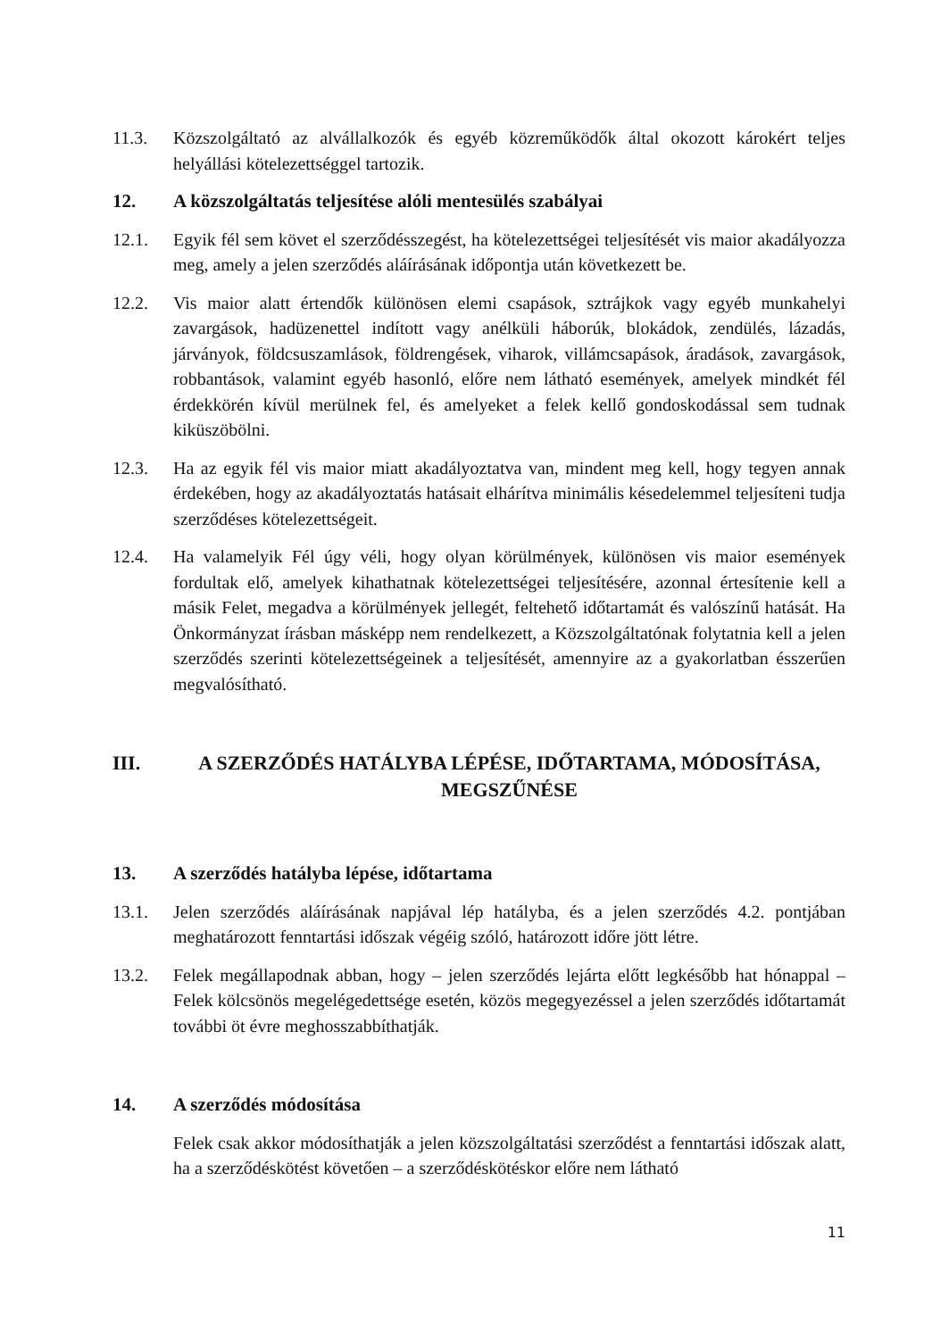11.3. Közszolgáltató az alvállalkozók és egyéb közreműködők által okozott károkért teljes helyállási kötelezettséggel tartozik.
12. A közszolgáltatás teljesítése alóli mentesülés szabályai
12.1. Egyik fél sem követ el szerződésszegést, ha kötelezettségei teljesítését vis maior akadályozza meg, amely a jelen szerződés aláírásának időpontja után következett be.
12.2. Vis maior alatt értendők különösen elemi csapások, sztrájkok vagy egyéb munkahelyi zavargások, hadüzenettel indított vagy anélküli háborúk, blokádok, zendülés, lázadás, járványok, földcsuszamlások, földrengések, viharok, villámcsapások, áradások, zavargások, robbantások, valamint egyéb hasonló, előre nem látható események, amelyek mindkét fél érdekkörén kívül merülnek fel, és amelyeket a felek kellő gondoskodással sem tudnak kiküszöbölni.
12.3. Ha az egyik fél vis maior miatt akadályoztatva van, mindent meg kell, hogy tegyen annak érdekében, hogy az akadályoztatás hatásait elhárítva minimális késedelemmel teljesíteni tudja szerződéses kötelezettségeit.
12.4. Ha valamelyik Fél úgy véli, hogy olyan körülmények, különösen vis maior események fordultak elő, amelyek kihathatnak kötelezettségei teljesítésére, azonnal értesítenie kell a másik Felet, megadva a körülmények jellegét, feltehető időtartamát és valószínű hatását. Ha Önkormányzat írásban másképp nem rendelkezett, a Közszolgáltatónak folytatnia kell a jelen szerződés szerinti kötelezettségeinek a teljesítését, amennyire az a gyakorlatban ésszerűen megvalósítható.
III. A SZERZŐDÉS HATÁLYBA LÉPÉSE, IDŐTARTAMA, MÓDOSÍTÁSA, MEGSZŰNÉSE
13. A szerződés hatályba lépése, időtartama
13.1. Jelen szerződés aláírásának napjával lép hatályba, és a jelen szerződés 4.2. pontjában meghatározott fenntartási időszak végéig szóló, határozott időre jött létre.
13.2. Felek megállapodnak abban, hogy – jelen szerződés lejárta előtt legkésőbb hat hónappal – Felek kölcsönös megelégedettsége esetén, közös megegyezéssel a jelen szerződés időtartamát további öt évre meghosszabbíthatják.
14. A szerződés módosítása
Felek csak akkor módosíthatják a jelen közszolgáltatási szerződést a fenntartási időszak alatt, ha a szerződéskötést követően – a szerződéskötéskor előre nem látható
11